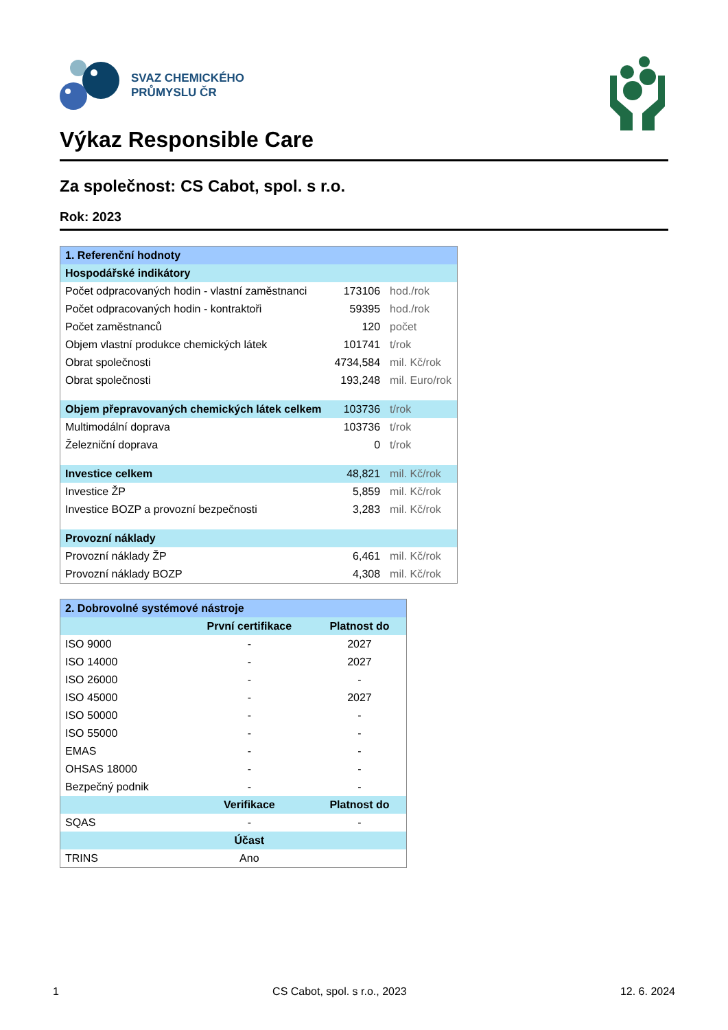SVAZ CHEMICKÉHO
PRŮMYSLU ČR
Výkaz Responsible Care
Za společnost: CS Cabot, spol. s r.o.
Rok: 2023
| 1. Referenční hodnoty | | |
| --- | --- | --- |
| Hospodářské indikátory | | |
| Počet odpracovaných hodin - vlastní zaměstnanci | 173106 | hod./rok |
| Počet odpracovaných hodin - kontraktoři | 59395 | hod./rok |
| Počet zaměstnanců | 120 | počet |
| Objem vlastní produkce chemických látek | 101741 | t/rok |
| Obrat společnosti | 4734,584 | mil. Kč/rok |
| Obrat společnosti | 193,248 | mil. Euro/rok |
| Objem přepravovaných chemických látek celkem | 103736 | t/rok |
| Multimodální doprava | 103736 | t/rok |
| Železniční doprava | 0 | t/rok |
| Investice celkem | 48,821 | mil. Kč/rok |
| Investice ŽP | 5,859 | mil. Kč/rok |
| Investice BOZP a provozní bezpečnosti | 3,283 | mil. Kč/rok |
| Provozní náklady | | |
| Provozní náklady ŽP | 6,461 | mil. Kč/rok |
| Provozní náklady BOZP | 4,308 | mil. Kč/rok |
| 2. Dobrovolné systémové nástroje | | |
| --- | --- | --- |
| | První certifikace | Platnost do |
| ISO 9000 | - | 2027 |
| ISO 14000 | - | 2027 |
| ISO 26000 | - | - |
| ISO 45000 | - | 2027 |
| ISO 50000 | - | - |
| ISO 55000 | - | - |
| EMAS | - | - |
| OHSAS 18000 | - | - |
| Bezpečný podnik | - | - |
| | Verifikace | Platnost do |
| SQAS | - | - |
| | Účast | |
| TRINS | Ano | |
1 CS Cabot, spol. s r.o., 2023 12. 6. 2024